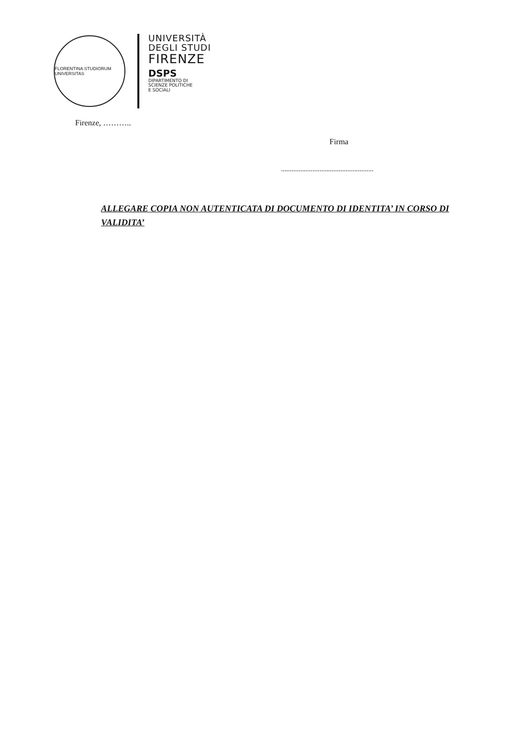FLORENTINA STUDIORUM UNIVERSITAS
UNIVERSITÀ
DEGLI STUDI
FIRENZE
DSPS
DIPARTIMENTO DI
SCIENZE POLITICHE
E SOCIALI
Firenze, ………..
Firma
.....................................................
ALLEGARE COPIA NON AUTENTICATA DI DOCUMENTO DI IDENTITA’ IN CORSO DI VALIDITA’